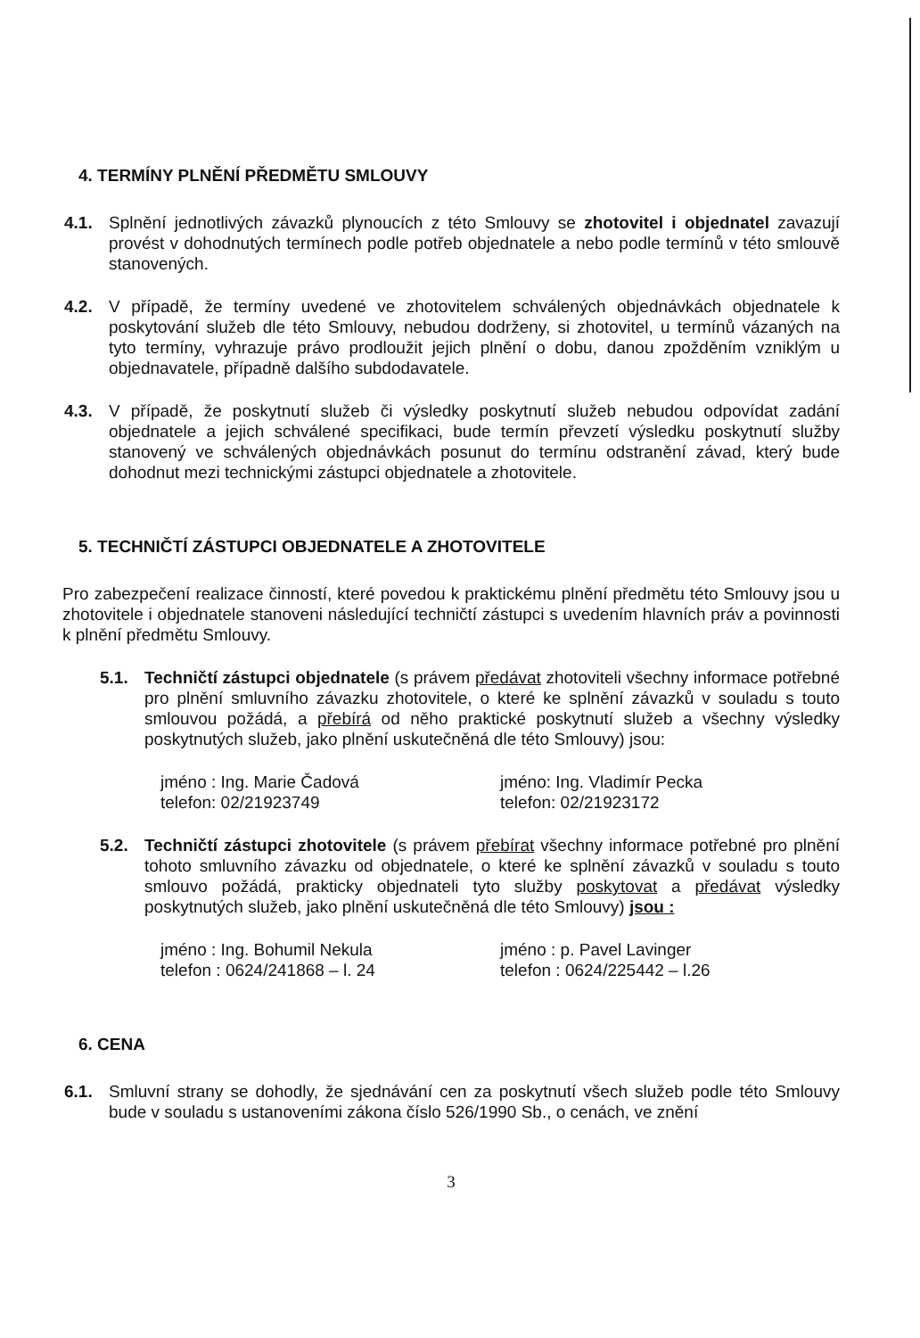4. TERMÍNY PLNĚNÍ PŘEDMĚTU SMLOUVY
4.1. Splnění jednotlivých závazků plynoucích z této Smlouvy se zhotovitel i objednatel zavazují provést v dohodnutých termínech podle potřeb objednatele a nebo podle termínů v této smlouvě stanovených.
4.2. V případě, že termíny uvedené ve zhotovitelem schválených objednávkách objednatele k poskytování služeb dle této Smlouvy, nebudou dodrženy, si zhotovitel, u termínů vázaných na tyto termíny, vyhrazuje právo prodloužit jejich plnění o dobu, danou zpožděním vzniklým u objednavatele, případně dalšího subdodavatele.
4.3. V případě, že poskytnutí služeb či výsledky poskytnutí služeb nebudou odpovídat zadání objednatele a jejich schválené specifikaci, bude termín převzetí výsledku poskytnutí služby stanovený ve schválených objednávkách posunut do termínu odstranění závad, který bude dohodnut mezi technickými zástupci objednatele a zhotovitele.
5. TECHNIČTÍ ZÁSTUPCI OBJEDNATELE A ZHOTOVITELE
Pro zabezpečení realizace činností, které povedou k praktickému plnění předmětu této Smlouvy jsou u zhotovitele i objednatele stanoveni následující techničtí zástupci s uvedením hlavních práv a povinnosti k plnění předmětu Smlouvy.
5.1. Techničtí zástupci objednatele (s právem předávat zhotoviteli všechny informace potřebné pro plnění smluvního závazku zhotovitele, o které ke splnění závazků v souladu s touto smlouvou požádá, a přebírá od něho praktické poskytnutí služeb a všechny výsledky poskytnutých služeb, jako plnění uskutečněná dle této Smlouvy) jsou:
jméno : Ing. Marie Čadová
telefon: 02/21923749
jméno: Ing. Vladimír Pecka
telefon: 02/21923172
5.2. Techničtí zástupci zhotovitele (s právem přebírat všechny informace potřebné pro plnění tohoto smluvního závazku od objednatele, o které ke splnění závazků v souladu s touto smlouvo požádá, prakticky objednateli tyto služby poskytovat a předávat výsledky poskytnutých služeb, jako plnění uskutečněná dle této Smlouvy) jsou :
jméno : Ing. Bohumil Nekula
telefon : 0624/241868 – l. 24
jméno : p. Pavel Lavinger
telefon : 0624/225442 – l.26
6. CENA
6.1. Smluvní strany se dohodly, že sjednávání cen za poskytnutí všech služeb podle této Smlouvy bude v souladu s ustanoveními zákona číslo 526/1990 Sb., o cenách, ve znění
3